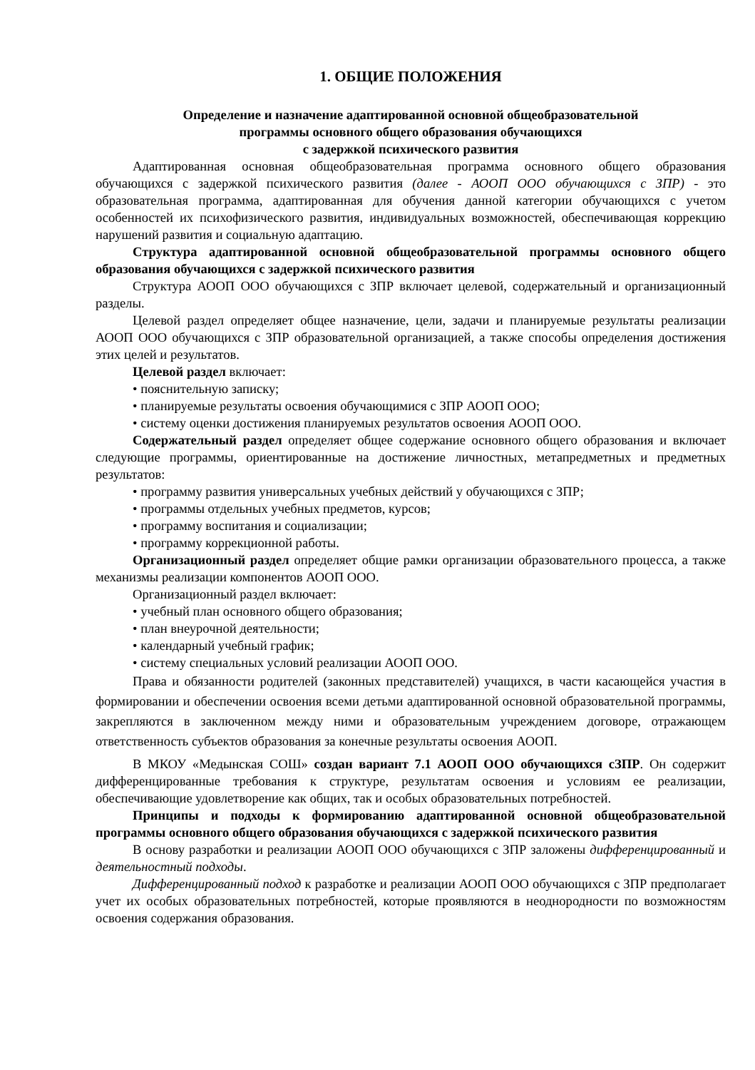1. ОБЩИЕ ПОЛОЖЕНИЯ
Определение и назначение адаптированной основной общеобразовательной
программы основного общего образования обучающихся
с задержкой психического развития
Адаптированная основная общеобразовательная программа основного общего образования обучающихся с задержкой психического развития (далее - АООП ООО обучающихся с ЗПР) - это образовательная программа, адаптированная для обучения данной категории обучающихся с учетом особенностей их психофизического развития, индивидуальных возможностей, обеспечивающая коррекцию нарушений развития и социальную адаптацию.
Структура адаптированной основной общеобразовательной программы основного общего образования обучающихся с задержкой психического развития
Структура АООП ООО обучающихся с ЗПР включает целевой, содержательный и организационный разделы.
Целевой раздел определяет общее назначение, цели, задачи и планируемые результаты реализации АООП ООО обучающихся с ЗПР образовательной организацией, а также способы определения достижения этих целей и результатов.
Целевой раздел включает:
• пояснительную записку;
• планируемые результаты освоения обучающимися с ЗПР АООП ООО;
• систему оценки достижения планируемых результатов освоения АООП ООО.
Содержательный раздел определяет общее содержание основного общего образования и включает следующие программы, ориентированные на достижение личностных, метапредметных и предметных результатов:
• программу развития универсальных учебных действий у обучающихся с ЗПР;
• программы отдельных учебных предметов, курсов;
• программу воспитания и социализации;
• программу коррекционной работы.
Организационный раздел определяет общие рамки организации образовательного процесса, а также механизмы реализации компонентов АООП ООО.
Организационный раздел включает:
• учебный план основного общего образования;
• план внеурочной деятельности;
• календарный учебный график;
• систему специальных условий реализации АООП ООО.
Права и обязанности родителей (законных представителей) учащихся, в части касающейся участия в формировании и обеспечении освоения всеми детьми адаптированной основной образовательной программы, закрепляются в заключенном между ними и образовательным учреждением договоре, отражающем ответственность субъектов образования за конечные результаты освоения АООП.
В МКОУ «Медынская СОШ» создан вариант 7.1 АООП ООО обучающихся сЗПР. Он содержит дифференцированные требования к структуре, результатам освоения и условиям ее реализации, обеспечивающие удовлетворение как общих, так и особых образовательных потребностей.
Принципы и подходы к формированию адаптированной основной общеобразовательной программы основного общего образования обучающихся с задержкой психического развития
В основу разработки и реализации АООП ООО обучающихся с ЗПР заложены дифференцированный и деятельностный подходы.
Дифференцированный подход к разработке и реализации АООП ООО обучающихся с ЗПР предполагает учет их особых образовательных потребностей, которые проявляются в неоднородности по возможностям освоения содержания образования.